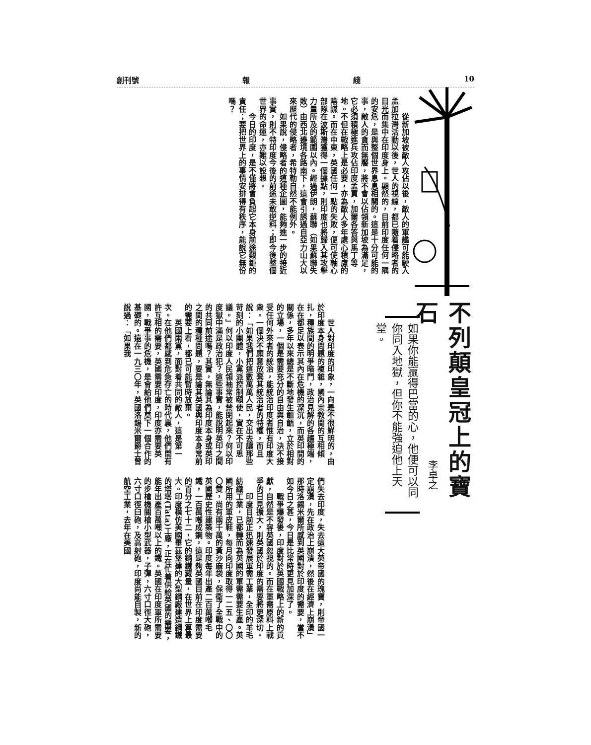10 綫 報 創刊號
　　從新加坡被敵人攻佔以後，敵人的軍艦可能駛入孟加拉灣活動以後，世人的視線，都已隨着侵略者的目光而集中在印度身上。顯然的，目前印度任何一隅的安危，是與整個世界息息相關的。這是十分可能的事，敵人的貪而無饜，將不會以佔領新加坡為滿足，它必須積極進兵攻佔印度孟買，加爾各答與馬丁等地。不但在戰略上是必要，亦為敵人多年處心積慮的陰謀。而在中東，英國任何一點的失敗，便可使軸心部隊在波斯灣獲得一個據點，則印度也將歸入其攻擊力量所及的範圍以內。經過伊朗，蘇聯（如果蘇聯失敗）由西北邊境各路南下，這會引誘過自亞力山大以來歷代的侵略者，希特勒自然不能例外。
　　如果說，侵略者的這種企圖，能夠進一步的接近事實，則不特印度今後的前途未敢逆料；即今後整個世界的命運，亦難以設想。
　　今日的印度，是不僅將會負起它本身前途艱鉅的責任；要把世界上的事情安排得有秩序，能說它無份嗎？
不列顛皇冠上的寶石
李卓之
如果你能贏得巴當的心，他便可以同你同入地獄，但你不能強迫他上天堂。
　　世人對印度的印象，一向是不很鮮明的，由於印度本身問題的複雜，國內宗教間的互相傾扎，種族間的明爭暗鬥，政治見解的各趨極端，在在都足以表示其內在危機的深沉，而英印間的關係，多年以來總是不斷地發生齟齬，立於相對的立場，一個是需要充分的自由與自治，決不接受任何外來者的統治，能統治印度者惟有印度大衆。一個決不願意放棄其統治者的特權，而且說：「如果我們把這數萬萬人民，交出去讓那些苛刻的小團體，小黨派控制頤使，實在不可思議。」何以印度人民領袖常被禁閉起來？何以印度獄中滿是政治犯？這些事實，能說明英印之間的共同前途嗎？其實，無論其為印度本身或英印之間的種種問題，要是論其英國與印度本身常前的需要上看，都已可能暫時放棄。
　　英國兩黨，面對着共同的敵人，這是第一次。在他們都感到危急存亡的時代裏，他們間有許互相的需要，英國需要印度，印度亦需要英國，戰爭事的危機，是會給他們奠下一個合作的基礎的。遠在一九三〇年，英國洛錫米爾爵士曾說過：「如果我
們失去印度，失去這大英帝國的瑰寶，則帝國一定崩潰，先在政治上崩潰，然後在經濟上崩潰」那時洛錫米爾所感到英國對於印度的需要，當不如今日之甚，今日是比常時更見加深了。
　　戰爭爆發後，印度對於英國戰略上的新的貢獻，自然是不容英國忽視的。而在軍需原料上戰爭的日見擴大，則英國於印度的需要將更深切。
　　印度目前正迅速發展軍需工業，全印的羊毛紡織工業，已都轉而為英國的軍需需要生產。英國所用的軍皮鞋，每月向印度取得一二五、〇〇〇雙，尚有兩千萬的黃沙麻袋，保衛了全戰中的英國歷史性建築物。印度每年出產二百萬噸毛鐵，一百萬噸成鋼，這是夠英國目前在印度需要的百分之七十二，它的鋼鐵藏量，在世界上算最大。印度模仿美國畢茲堡建的大型鋼廠建造鋼鐵的塔塔(Tata)工廠，正在忙着供給英國的需要，能年出產百萬噸以上的鐵。英國在印度軍所需要的步槍機關槍小型武器，子彈，六寸口徑大砲，六寸口徑臼砲，及高射砲，印度尚能自製，新的航空工業，去年在美國